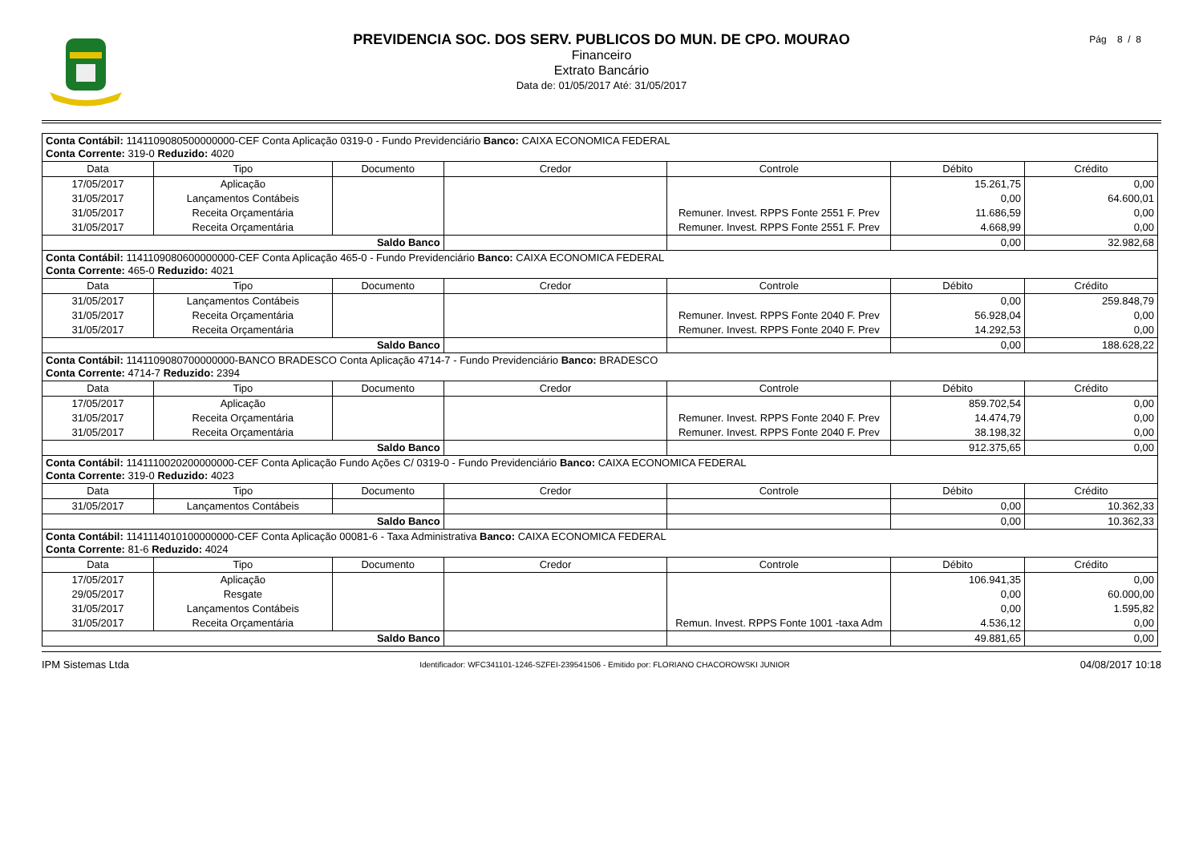PREVIDENCIA SOC. DOS SERV. PUBLICOS DO MUN. DE CPO. MOURAO
Financeiro
Extrato Bancário
Data de: 01/05/2017 Até: 31/05/2017
Pág 8 / 8
| Conta Contábil: 1141109080500000000-CEF Conta Aplicação 0319-0 - Fundo Previdenciário Banco: CAIXA ECONOMICA FEDERAL Conta Corrente: 319-0 Reduzido: 4020 | | | | | | |
| Data | Tipo | Documento | Credor | Controle | Débito | Crédito |
| 17/05/2017 | Aplicação | | | | 15.261,75 | 0,00 |
| 31/05/2017 | Lançamentos Contábeis | | | | 0,00 | 64.600,01 |
| 31/05/2017 | Receita Orçamentária | | | Remuner. Invest. RPPS Fonte 2551 F. Prev | 11.686,59 | 0,00 |
| 31/05/2017 | Receita Orçamentária | | | Remuner. Invest. RPPS Fonte 2551 F. Prev | 4.668,99 | 0,00 |
| Saldo Banco | | | | | 0,00 | 32.982,68 |
| Conta Contábil: 1141109080600000000-CEF Conta Aplicação 465-0 - Fundo Previdenciário Banco: CAIXA ECONOMICA FEDERAL Conta Corrente: 465-0 Reduzido: 4021 | | | | | | |
| Data | Tipo | Documento | Credor | Controle | Débito | Crédito |
| 31/05/2017 | Lançamentos Contábeis | | | | 0,00 | 259.848,79 |
| 31/05/2017 | Receita Orçamentária | | | Remuner. Invest. RPPS Fonte 2040 F. Prev | 56.928,04 | 0,00 |
| 31/05/2017 | Receita Orçamentária | | | Remuner. Invest. RPPS Fonte 2040 F. Prev | 14.292,53 | 0,00 |
| Saldo Banco | | | | | 0,00 | 188.628,22 |
| Conta Contábil: 1141109080700000000-BANCO BRADESCO Conta Aplicação 4714-7 - Fundo Previdenciário Banco: BRADESCO Conta Corrente: 4714-7 Reduzido: 2394 | | | | | | |
| Data | Tipo | Documento | Credor | Controle | Débito | Crédito |
| 17/05/2017 | Aplicação | | | | 859.702,54 | 0,00 |
| 31/05/2017 | Receita Orçamentária | | | Remuner. Invest. RPPS Fonte 2040 F. Prev | 14.474,79 | 0,00 |
| 31/05/2017 | Receita Orçamentária | | | Remuner. Invest. RPPS Fonte 2040 F. Prev | 38.198,32 | 0,00 |
| Saldo Banco | | | | | 912.375,65 | 0,00 |
| Conta Contábil: 1141110020200000000-CEF Conta Aplicação Fundo Ações C/ 0319-0 - Fundo Previdenciário Banco: CAIXA ECONOMICA FEDERAL Conta Corrente: 319-0 Reduzido: 4023 | | | | | | |
| Data | Tipo | Documento | Credor | Controle | Débito | Crédito |
| 31/05/2017 | Lançamentos Contábeis | | | | 0,00 | 10.362,33 |
| Saldo Banco | | | | | 0,00 | 10.362,33 |
| Conta Contábil: 1141114010100000000-CEF Conta Aplicação 00081-6 - Taxa Administrativa Banco: CAIXA ECONOMICA FEDERAL Conta Corrente: 81-6 Reduzido: 4024 | | | | | | |
| Data | Tipo | Documento | Credor | Controle | Débito | Crédito |
| 17/05/2017 | Aplicação | | | | 106.941,35 | 0,00 |
| 29/05/2017 | Resgate | | | | 0,00 | 60.000,00 |
| 31/05/2017 | Lançamentos Contábeis | | | | 0,00 | 1.595,82 |
| 31/05/2017 | Receita Orçamentária | | | Remun. Invest. RPPS Fonte 1001 -taxa Adm | 4.536,12 | 0,00 |
| Saldo Banco | | | | | 49.881,65 | 0,00 |
IPM Sistemas Ltda Identificador: WFC341101-1246-SZFEI-239541506 - Emitido por: FLORIANO CHACOROWSKI JUNIOR 04/08/2017 10:18